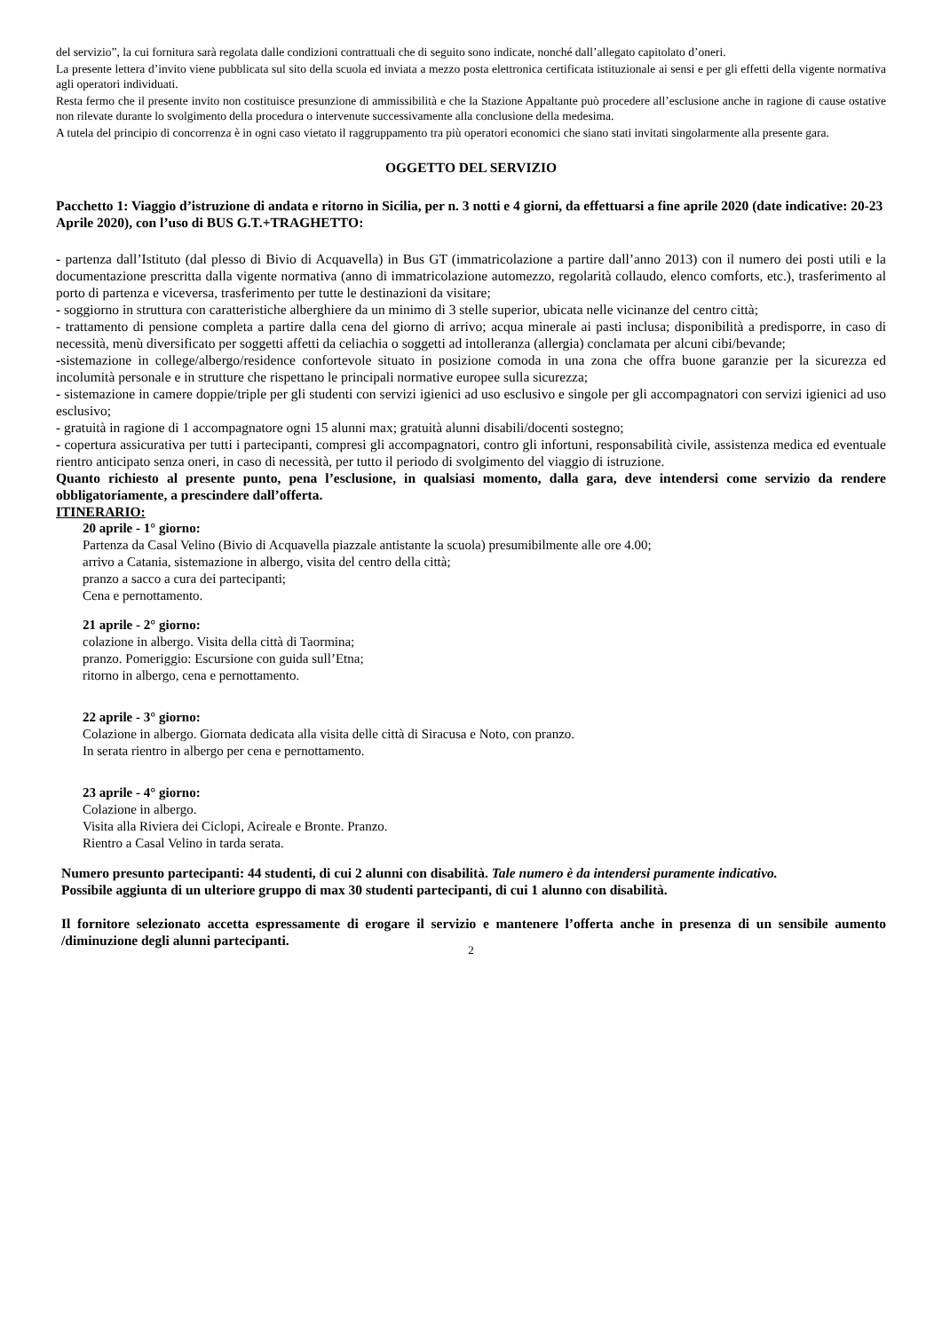del servizio”, la cui fornitura sarà regolata dalle condizioni contrattuali che di seguito sono indicate, nonché dall’allegato capitolato d’oneri.
La presente lettera d’invito viene pubblicata sul sito della scuola ed inviata a mezzo posta elettronica certificata istituzionale ai sensi e per gli effetti della vigente normativa agli operatori individuati.
Resta fermo che il presente invito non costituisce presunzione di ammissibilità e che la Stazione Appaltante può procedere all’esclusione anche in ragione di cause ostative non rilevate durante lo svolgimento della procedura o intervenute successivamente alla conclusione della medesima.
A tutela del principio di concorrenza è in ogni caso vietato il raggruppamento tra più operatori economici che siano stati invitati singolarmente alla presente gara.
OGGETTO DEL SERVIZIO
Pacchetto 1: Viaggio d’istruzione di andata e ritorno in Sicilia, per n. 3 notti e 4 giorni, da effettuarsi a fine aprile 2020 (date indicative: 20-23 Aprile 2020), con l’uso di BUS G.T.+TRAGHETTO:
- partenza dall’Istituto (dal plesso di Bivio di Acquavella) in Bus GT (immatricolazione a partire dall’anno 2013) con il numero dei posti utili e la documentazione prescritta dalla vigente normativa (anno di immatricolazione automezzo, regolarità collaudo, elenco comforts, etc.), trasferimento al porto di partenza e viceversa, trasferimento per tutte le destinazioni da visitare;
- soggiorno in struttura con caratteristiche alberghiere da un minimo di 3 stelle superior, ubicata nelle vicinanze del centro città;
- trattamento di pensione completa a partire dalla cena del giorno di arrivo; acqua minerale ai pasti inclusa; disponibilità a predisporre, in caso di necessità, menù diversificato per soggetti affetti da celiachia o soggetti ad intolleranza (allergia) conclamata per alcuni cibi/bevande;
-sistemazione in college/albergo/residence confortevole situato in posizione comoda in una zona che offra buone garanzie per la sicurezza ed incolumità personale e in strutture che rispettano le principali normative europee sulla sicurezza;
- sistemazione in camere doppie/triple per gli studenti con servizi igienici ad uso esclusivo e singole per gli accompagnatori con servizi igienici ad uso esclusivo;
- gratuità in ragione di 1 accompagnatore ogni 15 alunni max; gratuità alunni disabili/docenti sostegno;
- copertura assicurativa per tutti i partecipanti, compresi gli accompagnatori, contro gli infortuni, responsabilità civile, assistenza medica ed eventuale rientro anticipato senza oneri, in caso di necessità, per tutto il periodo di svolgimento del viaggio di istruzione.
Quanto richiesto al presente punto, pena l’esclusione, in qualsiasi momento, dalla gara, deve intendersi come servizio da rendere obbligatoriamente, a prescindere dall’offerta.
ITINERARIO:
20 aprile - 1° giorno:
Partenza da Casal Velino (Bivio di Acquavella piazzale antistante la scuola) presumibilmente alle ore 4.00;
arrivo a Catania, sistemazione in albergo, visita del centro della città;
pranzo a sacco a cura dei partecipanti;
Cena e pernottamento.
21 aprile - 2° giorno:
colazione in albergo. Visita della città di Taormina;
pranzo. Pomeriggio: Escursione con guida sull’Etna;
ritorno in albergo, cena e pernottamento.
22 aprile - 3° giorno:
Colazione in albergo. Giornata dedicata alla visita delle città di Siracusa e Noto, con pranzo.
In serata rientro in albergo per cena e pernottamento.
23 aprile - 4° giorno:
Colazione in albergo.
Visita alla Riviera dei Ciclopi, Acireale e Bronte. Pranzo.
Rientro a Casal Velino in tarda serata.
Numero presunto partecipanti: 44 studenti, di cui 2 alunni con disabilità. Tale numero è da intendersi puramente indicativo.
Possibile aggiunta di un ulteriore gruppo di max 30 studenti partecipanti, di cui 1 alunno con disabilità.
Il fornitore selezionato accetta espressamente di erogare il servizio e mantenere l’offerta anche in presenza di un sensibile aumento /diminuzione degli alunni partecipanti.
2